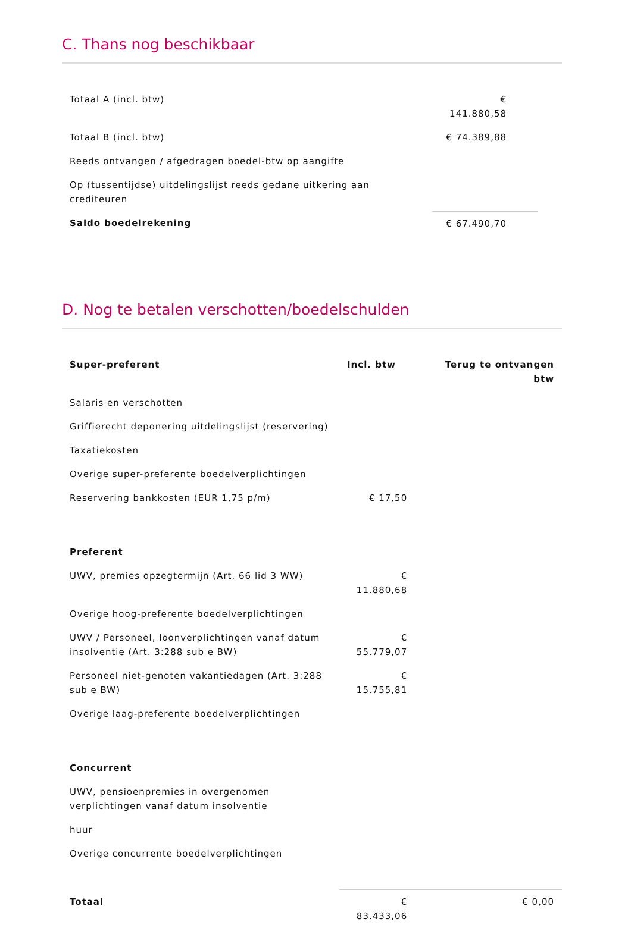C. Thans nog beschikbaar
| Totaal A (incl. btw) | € 141.880,58 | |
| Totaal B (incl. btw) | € 74.389,88 | |
| Reeds ontvangen / afgedragen boedel-btw op aangifte | | |
| Op (tussentijdse) uitdelingslijst reeds gedane uitkering aan crediteuren | | |
| Saldo boedelrekening | € 67.490,70 | |
D. Nog te betalen verschotten/boedelschulden
| Super-preferent | Incl. btw | Terug te ontvangen btw |
| --- | --- | --- |
| Salaris en verschotten | | |
| Griffierecht deponering uitdelingslijst (reservering) | | |
| Taxatiekosten | | |
| Overige super-preferente boedelverplichtingen | | |
| Reservering bankkosten (EUR 1,75 p/m) | € 17,50 | |
| Preferent | | |
| UWV, premies opzegtermijn (Art. 66 lid 3 WW) | € 11.880,68 | |
| Overige hoog-preferente boedelverplichtingen | | |
| UWV / Personeel, loonverplichtingen vanaf datum insolventie (Art. 3:288 sub e BW) | € 55.779,07 | |
| Personeel niet-genoten vakantiedagen (Art. 3:288 sub e BW) | € 15.755,81 | |
| Overige laag-preferente boedelverplichtingen | | |
| Concurrent | | |
| UWV, pensioenpremies in overgenomen verplichtingen vanaf datum insolventie | | |
| huur | | |
| Overige concurrente boedelverplichtingen | | |
| Totaal | € 83.433,06 | € 0,00 |